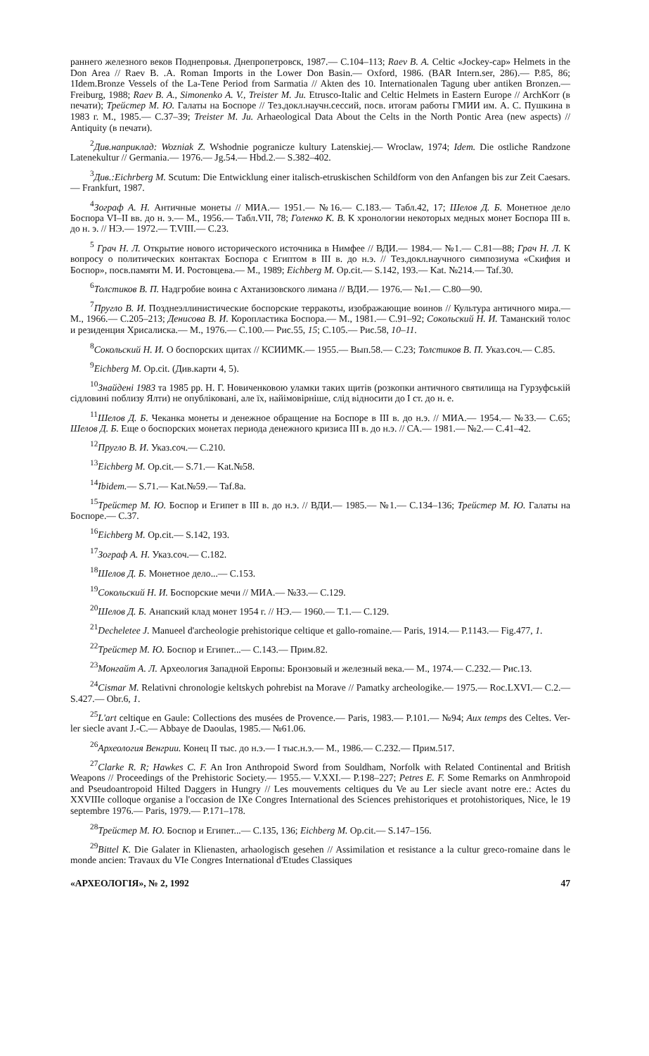раннего железного веков Поднепровья. Днепропетровск, 1987.— С.104–113; Raev B. A. Celtic «Jockey-cap» Helmets in the Don Area // Raev B. .A. Roman Imports in the Lower Don Basin.— Oxford, 1986. (BAR Intern.ser, 286).— P.85, 86; 1Idem.Bronze Vessels of the La-Tene Period from Sarmatia // Akten des 10. Internationalen Tagung uber antiken Bronzen.— Freiburg, 1988; Raev B. A., Simonenko A. V., Treister M. Ju. Etrusco-Italic and Celtic Helmets in Eastern Europe // ArchKorr (в печати); Трейстер М. Ю. Галаты на Боспоре // Тез.докл.научн.сессий, посв. итогам работы ГМИИ им. А. С. Пушкина в 1983 г. М., 1985.— С.37–39; Treister M. Ju. Arhaeological Data About the Celts in the North Pontic Area (new aspects) // Antiquity (в печати).
<sup>2</sup> Див.наприклад: Wozniak Z. Wshodnie pogranicze kultury Latenskiej.— Wroclaw, 1974; Idem. Die ostliche Randzone Latenekultur // Germania.— 1976.— Jg.54.— Hbd.2.— S.382–402.
<sup>3</sup> Див.:Eichrberg M. Scutum: Die Entwicklung einer italisch-etruskischen Schildform von den Anfangen bis zur Zeit Caesars.— Frankfurt, 1987.
<sup>4</sup> Зограф А. Н. Античные монеты // МИА.— 1951.— №16.— С.183.— Табл.42, 17; Шелов Д. Б. Монетное дело Боспора VI–II вв. до н. э.— М., 1956.— Табл.VII, 78; Голенко К. В. К хронологии некоторых медных монет Боспора III в. до н. э. // НЭ.— 1972.— Т.VIII.— С.23.
<sup>5</sup> Грач Н. Л. Открытие нового исторического источника в Нимфее // ВДИ.— 1984.— №1.— С.81—88; Грач Н. Л. К вопросу о политических контактах Боспора с Египтом в III в. до н.э. // Тез.докл.научного симпозиума «Скифия и Боспор», посв.памяти М. И. Ростовцева.— М., 1989; Eichberg M. Op.cit.— S.142, 193.— Kat. №214.— Taf.30.
<sup>6</sup> Толстиков В. П. Надгробие воина с Ахтанизовского лимана // ВДИ.— 1976.— №1.— С.80—90.
<sup>7</sup> Пругло В. И. Позднеэллинистические боспорские терракоты, изображающие воинов // Культура античного мира.— М., 1966.— С.205–213; Денисова В. И. Коропластика Боспора.— М., 1981.— С.91–92; Сокольский Н. И. Таманский толос и резиденция Хрисалиска.— М., 1976.— С.100.— Рис.55, 15; С.105.— Рис.58, 10–11.
<sup>8</sup> Сокольский Н. И. О боспорских щитах // КСИИМК.— 1955.— Вып.58.— С.23; Толстиков В. П. Указ.соч.— С.85.
<sup>9</sup> Eichberg M. Op.cit. (Див.карти 4, 5).
<sup>10</sup> Знайдені 1983 та 1985 рр. Н. Г. Новиченковою уламки таких щитів (розкопки античного святилища на Гурзуфській сідловині поблизу Ялти) не опубліковані, але їх, найімовірніше, слід відносити до I ст. до н. е.
<sup>11</sup> Шелов Д. Б. Чеканка монеты и денежное обращение на Боспоре в III в. до н.э. // МИА.— 1954.— №33.— С.65; Шелов Д. Б. Еще о боспорских монетах периода денежного кризиса III в. до н.э. // СА.— 1981.— №2.— С.41–42.
<sup>12</sup> Пругло В. И. Указ.соч.— С.210.
<sup>13</sup> Eichberg M. Op.cit.— S.71.— Kat.№58.
<sup>14</sup> Ibidem.— S.71.— Kat.№59.— Taf.8a.
<sup>15</sup> Трейстер М. Ю. Боспор и Египет в III в. до н.э. // ВДИ.— 1985.— №1.— С.134–136; Трейстер М. Ю. Галаты на Боспоре.— С.37.
<sup>16</sup> Eichberg M. Op.cit.— S.142, 193.
<sup>17</sup> Зограф А. Н. Указ.соч.— С.182.
<sup>18</sup> Шелов Д. Б. Монетное дело...— С.153.
<sup>19</sup> Сокольский Н. И. Боспорские мечи // МИА.— №33.— С.129.
<sup>20</sup> Шелов Д. Б. Анапский клад монет 1954 г. // НЭ.— 1960.— Т.1.— С.129.
<sup>21</sup> Decheletee J. Manueel d'archeologie prehistorique celtique et gallo-romaine.— Paris, 1914.— P.1143.— Fig.477, 1.
<sup>22</sup> Трейстер М. Ю. Боспор и Египет...— С.143.— Прим.82.
<sup>23</sup> Монгайт А. Л. Археология Западной Европы: Бронзовый и железный века.— М., 1974.— С.232.— Рис.13.
<sup>24</sup> Cismar M. Relativni chronologie keltskych pohrebist na Morave // Pamatky archeologike.— 1975.— Roc.LXVI.— C.2.— S.427.— Obr.6, 1.
<sup>25</sup> L'art celtique en Gaule: Collections des musées de Provence.— Paris, 1983.— P.101.— №94; Aux temps des Celtes. Ver-ler siecle avant J.-C.— Abbaye de Daoulas, 1985.— №61.06.
<sup>26</sup> Археология Венгрии. Конец II тыс. до н.э.— I тыс.н.э.— М., 1986.— С.232.— Прим.517.
<sup>27</sup> Clarke R. R; Hawkes C. F. An Iron Anthropoid Sword from Souldham, Norfolk with Related Continental and British Weapons // Proceedings of the Prehistoric Society.— 1955.— V.XXI.— P.198–227; Petres E. F. Some Remarks on Anmhropoid and Pseudoantropoid Hilted Daggers in Hungry // Les mouvements celtiques du Ve au Ler siecle avant notre ere.: Actes du XXVIIIe colloque organise a l'occasion de IXe Congres International des Sciences prehistoriques et protohistoriques, Nice, le 19 septembre 1976.— Paris, 1979.— P.171–178.
<sup>28</sup> Трейстер М. Ю. Боспор и Египет...— С.135, 136; Eichberg M. Op.cit.— S.147–156.
<sup>29</sup> Bittel K. Die Galater in Klienasten, arhaologisch gesehen // Assimilation et resistance a la cultur greco-romaine dans le monde ancien: Travaux du VIe Congres International d'Etudes Classiques
«АРХЕОЛОГІЯ», № 2, 1992 47